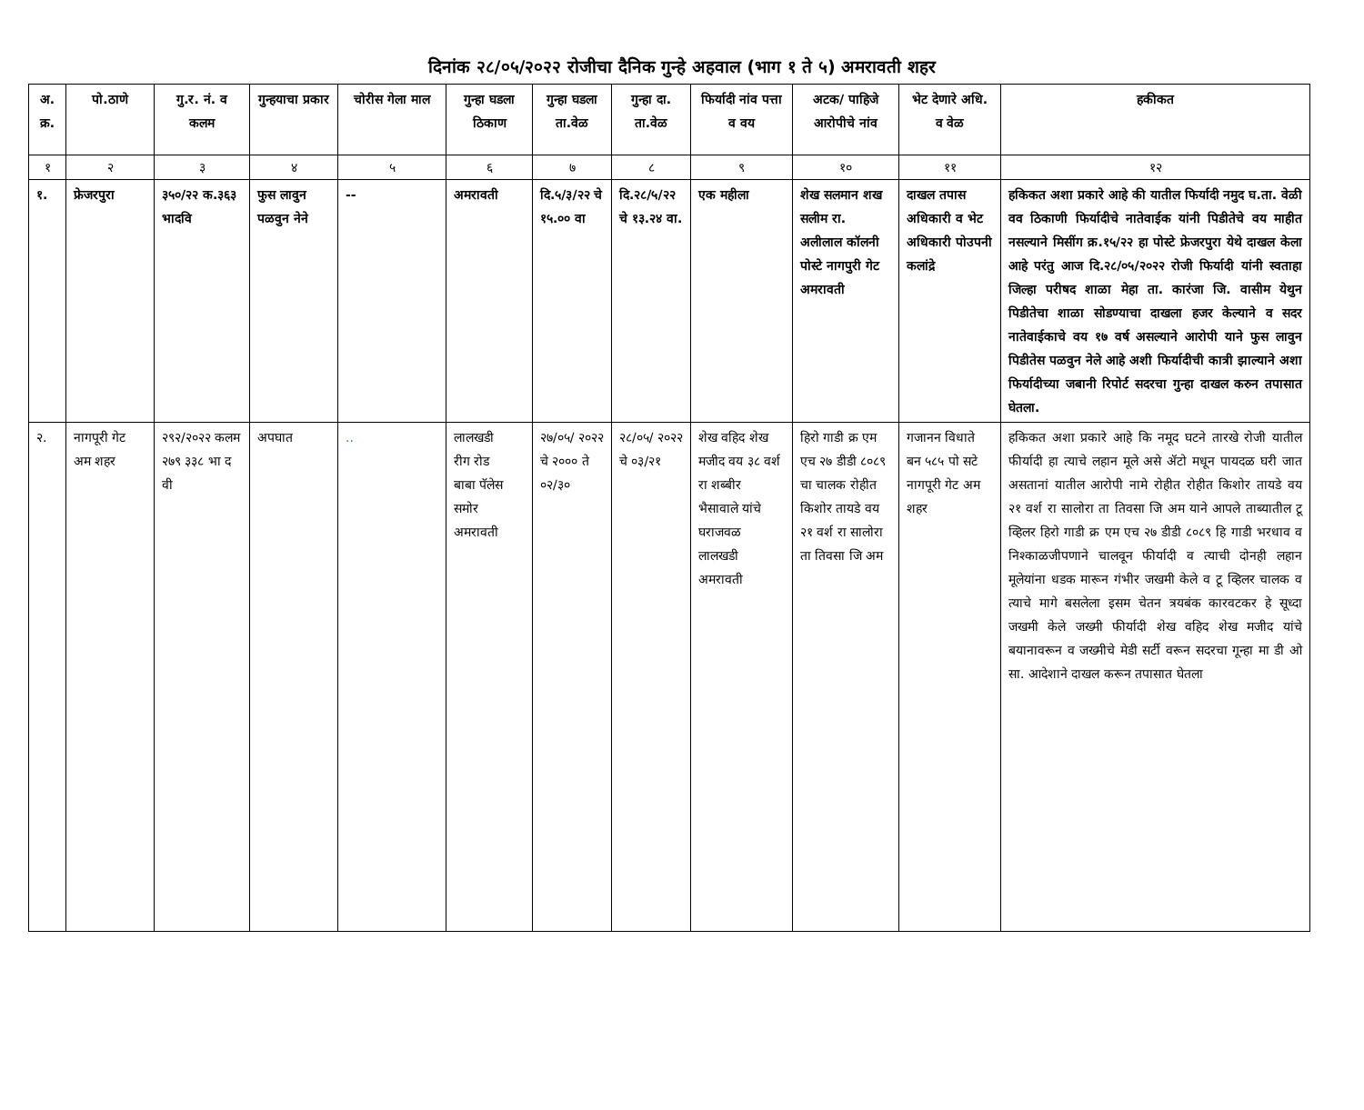दिनांक २८/०५/२०२२ रोजीचा दैनिक गुन्हे अहवाल (भाग १ ते ५) अमरावती शहर
| अ. क्र. | पो.ठाणे | गु.र. नं. व कलम | गुन्हयाचा प्रकार | चोरीस गेला माल | गुन्हा घडला ठिकाण | गुन्हा घडला ता.वेळ | गुन्हा दा. ता.वेळ | फिर्यादी नांव पत्ता व वय | अटक/ पाहिजे आरोपीचे नांव | भेट देणारे अधि. व वेळ | हकीकत |
| --- | --- | --- | --- | --- | --- | --- | --- | --- | --- | --- | --- |
| १ | २ | ३ | ४ | ५ | ६ | ७ | ८ | ९ | १० | ११ | १२ |
| १. | फ्रेजरपुरा | ३५०/२२ क.३६३ भादवि | फुस लावुन पळवुन नेने | -- | अमरावती | दि.५/३/२२ चे १५.०० वा | दि.२८/५/२२ चे १३.२४ वा. | एक महीला | शेख सलमान शख सलीम रा. अलीलाल कॉलनी पोस्टे नागपुरी गेट अमरावती | दाखल तपास अधिकारी व भेट अधिकारी पोउपनी कलांद्रे | हकिकत अशा प्रकारे आहे की यातील फिर्यादी नमुद घ.ता. वेळी वव ठिकाणी फिर्यादीचे नातेवाईक यांनी पिडीतेचे वय माहीत नसल्याने मिसींग क्र.१५/२२ हा पोस्टे फ्रेजरपुरा येथे दाखल केला आहे परंतु आज दि.२८/०५/२०२२ रोजी फिर्यादी यांनी स्वताहा जिल्हा परीषद शाळा मेहा ता. कारंजा जि. वासीम येथुन पिडीतेचा शाळा सोडण्याचा दाखला हजर केल्याने व सदर नातेवाईकाचे वय १७ वर्ष असल्याने आरोपी याने फुस लावुन पिडीतेस पळवुन नेले आहे अशी फिर्यादीची कात्री झाल्याने अशा फिर्यादीच्या जबानी रिपोर्ट सदरचा गुन्हा दाखल करुन तपासात घेतला. |
| २. | नागपूरी गेट अम शहर | २९२/२०२२ कलम २७९ ३३८ भा द वी | अपघात | .. | लालखडी रीग रोड बाबा पॅलेस समोर अमरावती | २७/०५/ २०२२ चे २००० ते ०२/३० | २८/०५/ २०२२ चे ०३/२१ | शेख वहिद शेख मजीद वय ३८ वर्श रा शब्बीर भैसावाले यांचे घराजवळ लालखडी अमरावती | हिरो गाडी क्र एम एच २७ डीडी ८०८९ चा चालक रोहीत किशोर तायडे वय २१ वर्श रा सालोरा ता तिवसा जि अम | गजानन विधाते बन ५८५ पो सटे नागपूरी गेट अम शहर | हकिकत अशा प्रकारे आहे कि नमूद घटने तारखे रोजी यातील फीर्यादी हा त्याचे लहान मूले असे ॲटो मधून पायदळ घरी जात असतानां यातील आरोपी नामे रोहीत रोहीत किशोर तायडे वय २१ वर्श रा सालोरा ता तिवसा जि अम याने आपले ताब्यातील टू व्हिलर हिरो गाडी क्र एम एच २७ डीडी ८०८९ हि गाडी भरधाव व निश्काळजीपणाने चालवून फीर्यादी व त्याची दोनही लहान मूलेयांना धडक मारून गंभीर जखमी केले व टू व्हिलर चालक व त्याचे मागे बसलेला इसम चेतन त्रयबंक कारवटकर हे सूध्दा जखमी केले जख्मी फीर्यादी शेख वहिद शेख मजीद यांचे बयानावरून व जख्मीचे मेडी सर्टी वरून सदरचा गून्हा मा डी ओ सा. आदेशाने दाखल करून तपासात घेतला |